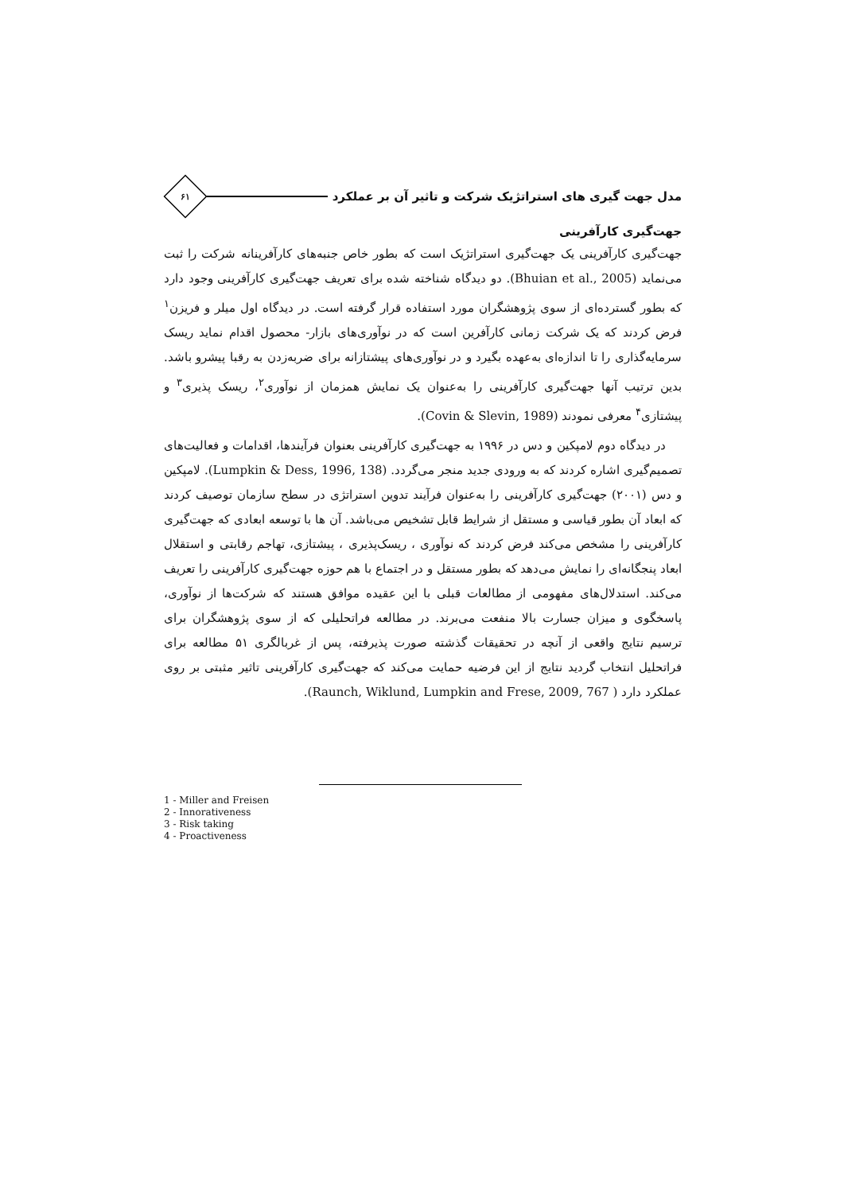مدل جهت گیری های استراتژیک شرکت و تاثیر آن بر عملکرد
۶۱
جهت‌گیری کارآفرینی
جهت‌گیری کارآفرینی یک جهت‌گیری استراتژیک است که بطور خاص جنبه‌های کارآفرینانه شرکت را ثبت می‌نماید (Bhuian et al., 2005). دو دیدگاه شناخته شده برای تعریف جهت‌گیری کارآفرینی وجود دارد که بطور گسترده‌ای از سوی پژوهشگران مورد استفاده قرار گرفته است. در دیدگاه اول میلر و فریزن<sup>۱</sup> فرض کردند که یک شرکت زمانی کارآفرین است که در نوآوری‌های بازار- محصول اقدام نماید ریسک سرمایه‌گذاری را تا اندازه‌ای به‌عهده بگیرد و در نوآوری‌های پیشتازانه برای ضربه‌زدن به رقبا پیشرو باشد. بدین ترتیب آنها جهت‌گیری کارآفرینی را به‌عنوان یک نمایش همزمان از نوآوری<sup>۲</sup>، ریسک پذیری<sup>۳</sup> و پیشتازی<sup>۴</sup> معرفی نمودند (Covin & Slevin, 1989).
در دیدگاه دوم لامپکین و دس در ۱۹۹۶ به جهت‌گیری کارآفرینی بعنوان فرآیندها، اقدامات و فعالیت‌های تصمیم‌گیری اشاره کردند که به ورودی جدید منجر می‌گردد. (Lumpkin & Dess, 1996, 138). لامپکین و دس (۲۰۰۱) جهت‌گیری کارآفرینی را به‌عنوان فرآیند تدوین استراتژی در سطح سازمان توصیف کردند که ابعاد آن بطور قیاسی و مستقل از شرایط قابل تشخیص می‌باشد. آن ها با توسعه ابعادی که جهت‌گیری کارآفرینی را مشخص می‌کند فرض کردند که نوآوری ، ریسک‌پذیری ، پیشتازی، تهاجم رقابتی و استقلال ابعاد پنجگانه‌ای را نمایش می‌دهد که بطور مستقل و در اجتماع با هم حوزه جهت‌گیری کارآفرینی را تعریف می‌کند. استدلال‌های مفهومی از مطالعات قبلی با این عقیده موافق هستند که شرکت‌ها از نوآوری، پاسخگوی و میزان جسارت بالا منفعت می‌برند. در مطالعه فراتحلیلی که از سوی پژوهشگران برای ترسیم نتایج واقعی از آنچه در تحقیقات گذشته صورت پذیرفته، پس از غربالگری ۵۱ مطالعه برای فراتحلیل انتخاب گردید نتایج از این فرضیه حمایت می‌کند که جهت‌گیری کارآفرینی تاثیر مثبتی بر روی عملکرد دارد ( Raunch, Wiklund, Lumpkin and Frese, 2009, 767).
1 - Miller and Freisen
2 - Innorativeness
3 - Risk taking
4 - Proactiveness